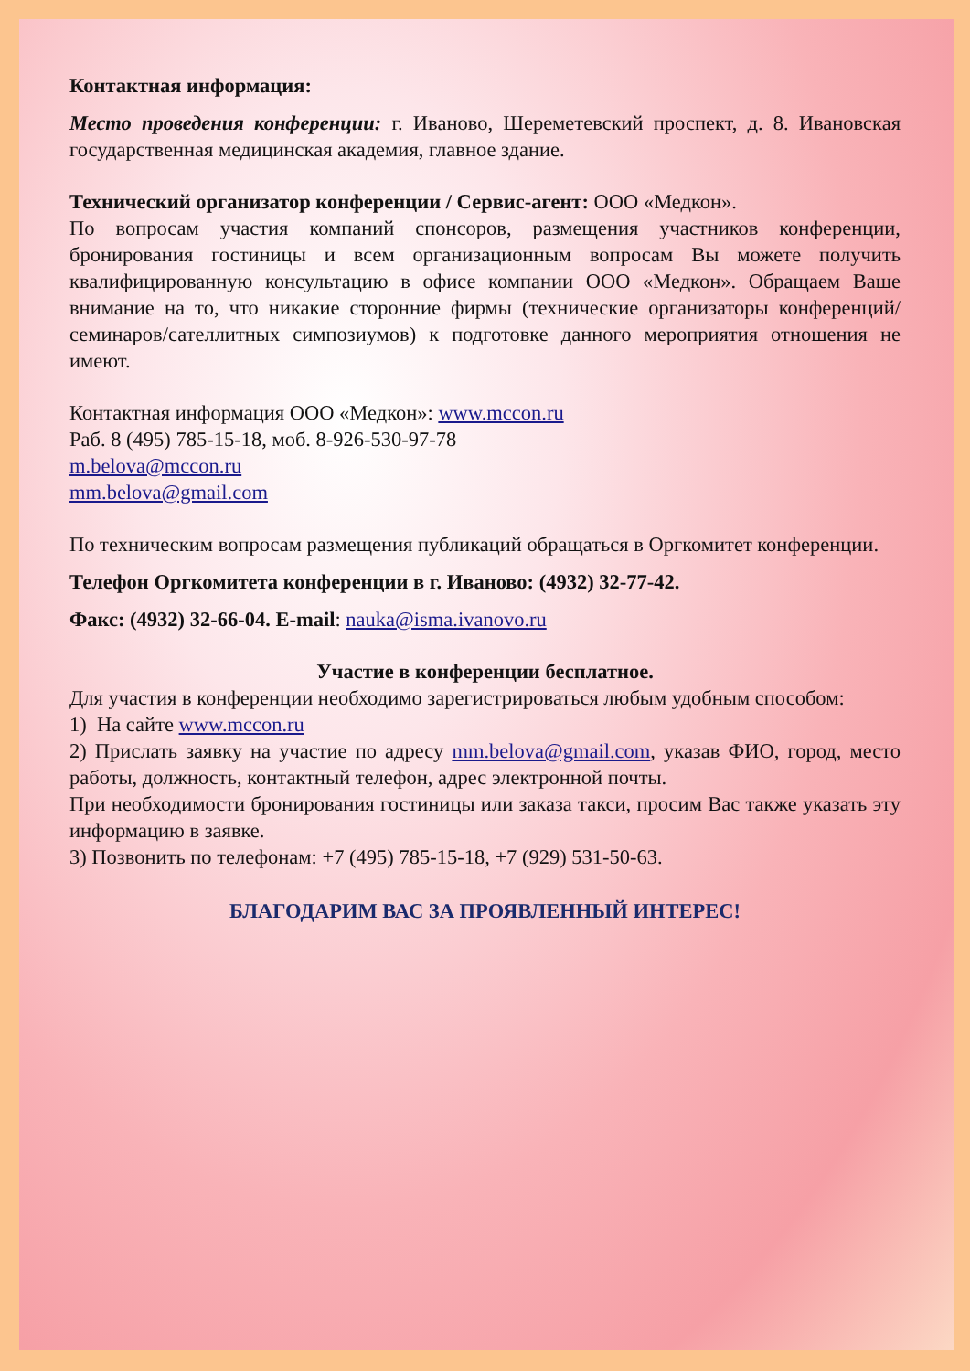Контактная информация:
Место проведения конференции: г. Иваново, Шереметевский проспект, д. 8. Ивановская государственная медицинская академия, главное здание.
Технический организатор конференции / Сервис-агент: ООО «Медкон».
По вопросам участия компаний спонсоров, размещения участников конференции, бронирования гостиницы и всем организационным вопросам Вы можете получить квалифицированную консультацию в офисе компании ООО «Медкон». Обращаем Ваше внимание на то, что никакие сторонние фирмы (технические организаторы конференций/семинаров/сателлитных симпозиумов) к подготовке данного мероприятия отношения не имеют.
Контактная информация ООО «Медкон»: www.mccon.ru
Раб. 8 (495) 785-15-18, моб. 8-926-530-97-78
m.belova@mccon.ru
mm.belova@gmail.com
По техническим вопросам размещения публикаций обращаться в Оргкомитет конференции.
Телефон Оргкомитета конференции в г. Иваново: (4932) 32-77-42.
Факс: (4932) 32-66-04. E-mail: nauka@isma.ivanovo.ru
Участие в конференции бесплатное.
Для участия в конференции необходимо зарегистрироваться любым удобным способом:
1) На сайте www.mccon.ru
2) Прислать заявку на участие по адресу mm.belova@gmail.com, указав ФИО, город, место работы, должность, контактный телефон, адрес электронной почты.
При необходимости бронирования гостиницы или заказа такси, просим Вас также указать эту информацию в заявке.
3) Позвонить по телефонам: +7 (495) 785-15-18, +7 (929) 531-50-63.
БЛАГОДАРИМ ВАС ЗА ПРОЯВЛЕННЫЙ ИНТЕРЕС!